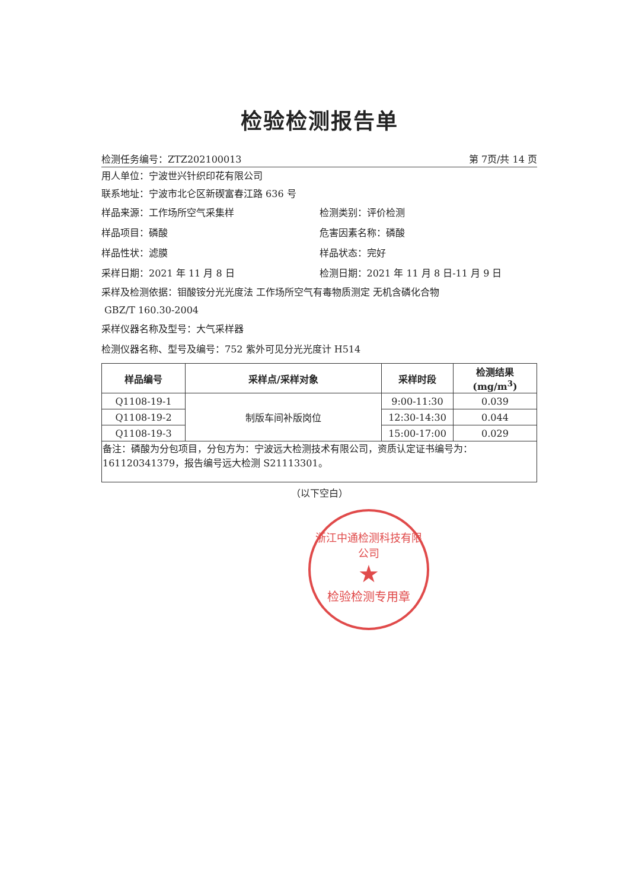检验检测报告单
检测任务编号：ZTZ202100013 第 7页/共 14 页
用人单位：宁波世兴针织印花有限公司
联系地址：宁波市北仑区新碶富春江路 636 号
样品来源：工作场所空气采集样 检测类别：评价检测
样品项目：磷酸 危害因素名称：磷酸
样品性状：滤膜 样品状态：完好
采样日期：2021 年 11 月 8 日 检测日期：2021 年 11 月 8 日-11 月 9 日
采样及检测依据：钼酸铵分光光度法 工作场所空气有毒物质测定 无机含磷化合物
GBZ/T 160.30-2004
采样仪器名称及型号：大气采样器
检测仪器名称、型号及编号：752 紫外可见分光光度计 H514
| 样品编号 | 采样点/采样对象 | 采样时段 | 检测结果(mg/m<sup>3</sup>) |
| --- | --- | --- | --- |
| Q1108-19-1 | 制版车间补版岗位 | 9:00-11:30 | 0.039 |
| Q1108-19-2 | | 12:30-14:30 | 0.044 |
| Q1108-19-3 | | 15:00-17:00 | 0.029 |
| 备注：磷酸为分包项目，分包方为：宁波远大检测技术有限公司，资质认定证书编号为：161120341379，报告编号远大检测 S21113301。 | | | |
（以下空白）
浙江中通检测科技有限公司
★
检验检测专用章